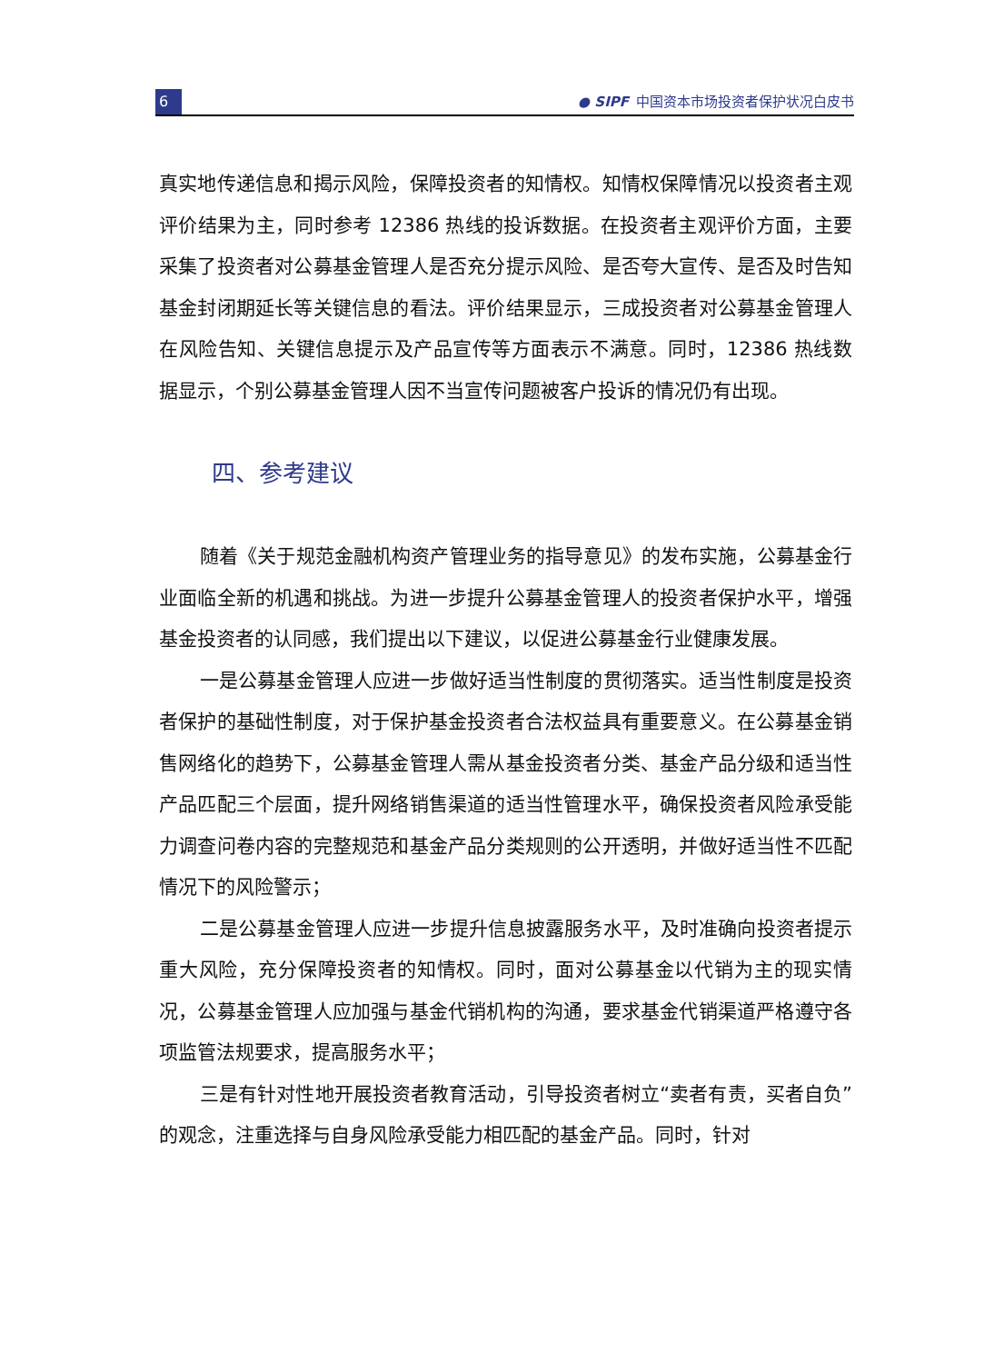6
● SIPF 中国资本市场投资者保护状况白皮书
真实地传递信息和揭示风险，保障投资者的知情权。知情权保障情况以投资者主观评价结果为主，同时参考 12386 热线的投诉数据。在投资者主观评价方面，主要采集了投资者对公募基金管理人是否充分提示风险、是否夸大宣传、是否及时告知基金封闭期延长等关键信息的看法。评价结果显示，三成投资者对公募基金管理人在风险告知、关键信息提示及产品宣传等方面表示不满意。同时，12386 热线数据显示，个别公募基金管理人因不当宣传问题被客户投诉的情况仍有出现。
四、参考建议
随着《关于规范金融机构资产管理业务的指导意见》的发布实施，公募基金行业面临全新的机遇和挑战。为进一步提升公募基金管理人的投资者保护水平，增强基金投资者的认同感，我们提出以下建议，以促进公募基金行业健康发展。
一是公募基金管理人应进一步做好适当性制度的贯彻落实。适当性制度是投资者保护的基础性制度，对于保护基金投资者合法权益具有重要意义。在公募基金销售网络化的趋势下，公募基金管理人需从基金投资者分类、基金产品分级和适当性产品匹配三个层面，提升网络销售渠道的适当性管理水平，确保投资者风险承受能力调查问卷内容的完整规范和基金产品分类规则的公开透明，并做好适当性不匹配情况下的风险警示；
二是公募基金管理人应进一步提升信息披露服务水平，及时准确向投资者提示重大风险，充分保障投资者的知情权。同时，面对公募基金以代销为主的现实情况，公募基金管理人应加强与基金代销机构的沟通，要求基金代销渠道严格遵守各项监管法规要求，提高服务水平；
三是有针对性地开展投资者教育活动，引导投资者树立“卖者有责，买者自负”的观念，注重选择与自身风险承受能力相匹配的基金产品。同时，针对